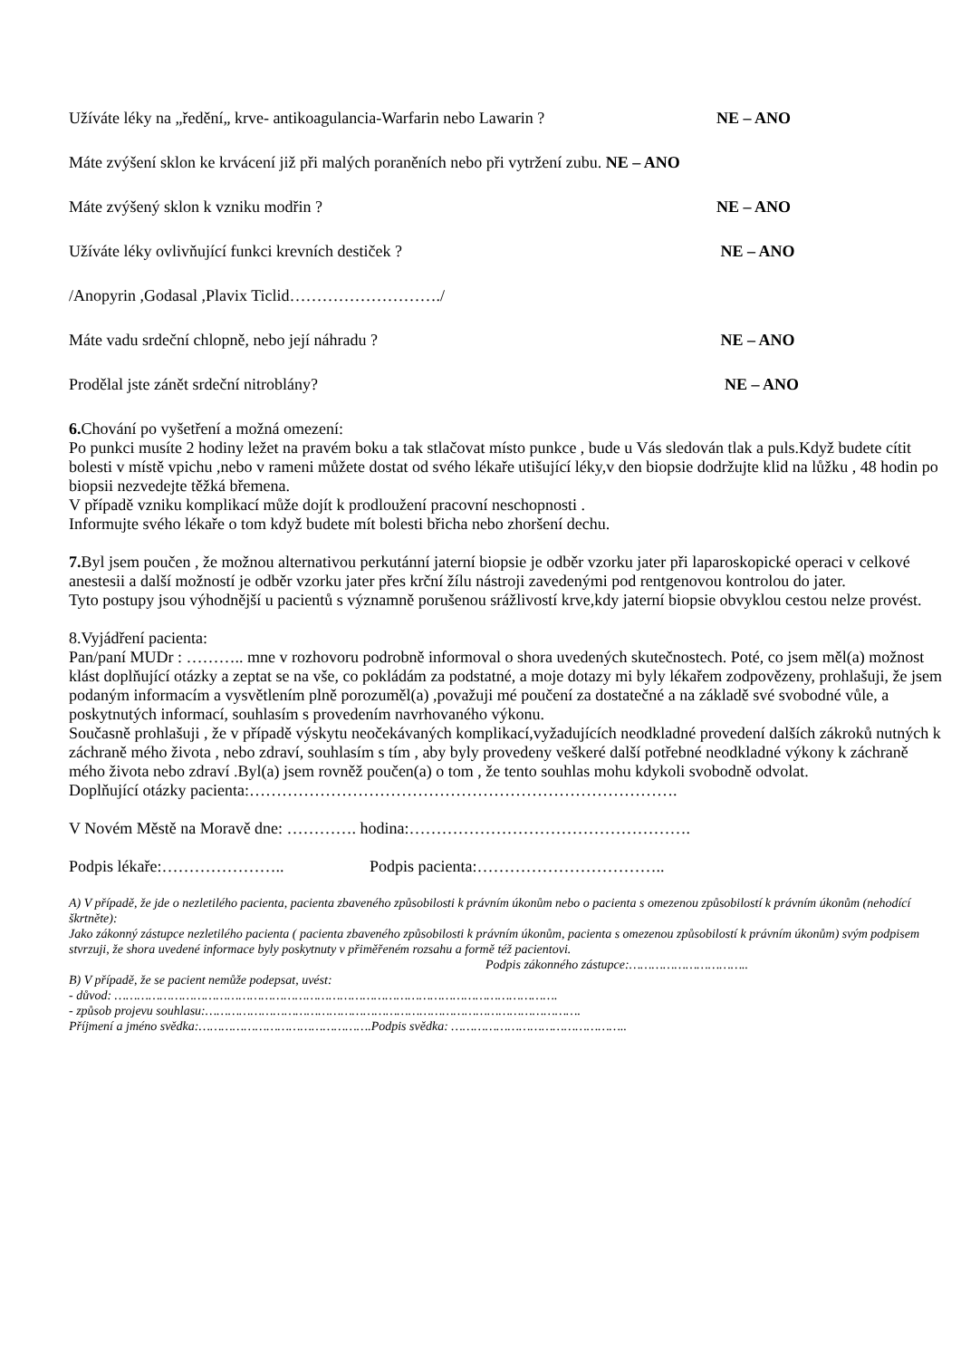Užíváte léky na „ředění„ krve- antikoagulancia-Warfarin nebo Lawarin ? NE – ANO
Máte zvýšení sklon ke krvácení již při malých poraněních nebo při vytržení zubu. NE – ANO
Máte zvýšený sklon k vzniku modřin ? NE – ANO
Užíváte léky ovlivňující funkci krevních destiček ? NE – ANO
/Anopyrin ,Godasal ,Plavix Ticlid………………………./
Máte vadu srdeční chlopně, nebo její náhradu ? NE – ANO
Prodělal jste zánět srdeční nitroblány? NE – ANO
6. Chování po vyšetření a možná omezení:
Po punkci musíte 2 hodiny ležet na pravém boku a tak stlačovat místo punkce , bude u Vás sledován tlak a puls.Když budete cítit bolesti v místě vpichu ,nebo v rameni můžete dostat od svého lékaře utišující léky,v den biopsie dodržujte klid na lůžku , 48 hodin po biopsii nezvedejte těžká břemena.
V případě vzniku komplikací může dojít k prodloužení pracovní neschopnosti .
Informujte svého lékaře o tom když budete mít bolesti břicha nebo zhoršení dechu.
7. Byl jsem poučen , že možnou alternativou perkutánní jaterní biopsie je odběr vzorku jater při laparoskopické operaci v celkové anestesii a další možností je odběr vzorku jater přes krční žílu nástroji zavedenými pod rentgenovou kontrolou do jater.
Tyto postupy jsou výhodnější u pacientů s významně porušenou srážlivostí krve,kdy jaterní biopsie obvyklou cestou nelze provést.
8.Vyjádření pacienta:
Pan/paní MUDr : ……….. mne v rozhovoru podrobně informoval o shora uvedených skutečnostech. Poté, co jsem měl(a) možnost klást doplňující otázky a zeptat se na vše, co pokládám za podstatné, a moje dotazy mi byly lékařem zodpovězeny, prohlašuji, že jsem podaným informacím a vysvětlením plně porozuměl(a) ,považuji mé poučení za dostatečné a na základě své svobodné vůle, a poskytnutých informací, souhlasím s provedením navrhovaného výkonu.
Současně prohlašuji , že v případě výskytu neočekávaných komplikací,vyžadujících neodkladné provedení dalších zákroků nutných k záchraně mého života , nebo zdraví, souhlasím s tím , aby byly provedeny veškeré další potřebné neodkladné výkony k záchraně mého života nebo zdraví .Byl(a) jsem rovněž poučen(a) o tom , že tento souhlas mohu kdykoli svobodně odvolat.
Doplňující otázky pacienta:…………………………………………………………………….
V Novém Městě na Moravě dne: …………. hodina:…………………………………………….
Podpis lékaře:………………….. Podpis pacienta:……………………………..
A) V případě, že jde o nezletilého pacienta, pacienta zbaveného způsobilosti k právním úkonům nebo o pacienta s omezenou způsobilostí k právním úkonům (nehodící škrtněte):
Jako zákonný zástupce nezletilého pacienta ( pacienta zbaveného způsobilosti k právním úkonům, pacienta s omezenou způsobilostí k právním úkonům) svým podpisem stvrzuji, že shora uvedené informace byly poskytnuty v přiměřeném rozsahu a formě též pacientovi.
Podpis zákonného zástupce:…………………………..
B) V případě, že se pacient nemůže podepsat, uvést:
- důvod: ……………………………………………………………………………………………………….
- způsob projevu souhlasu:……………………………………………………………………………………….
Příjmení a jméno svědka:……………………………………….Podpis svědka: ………………………………………..